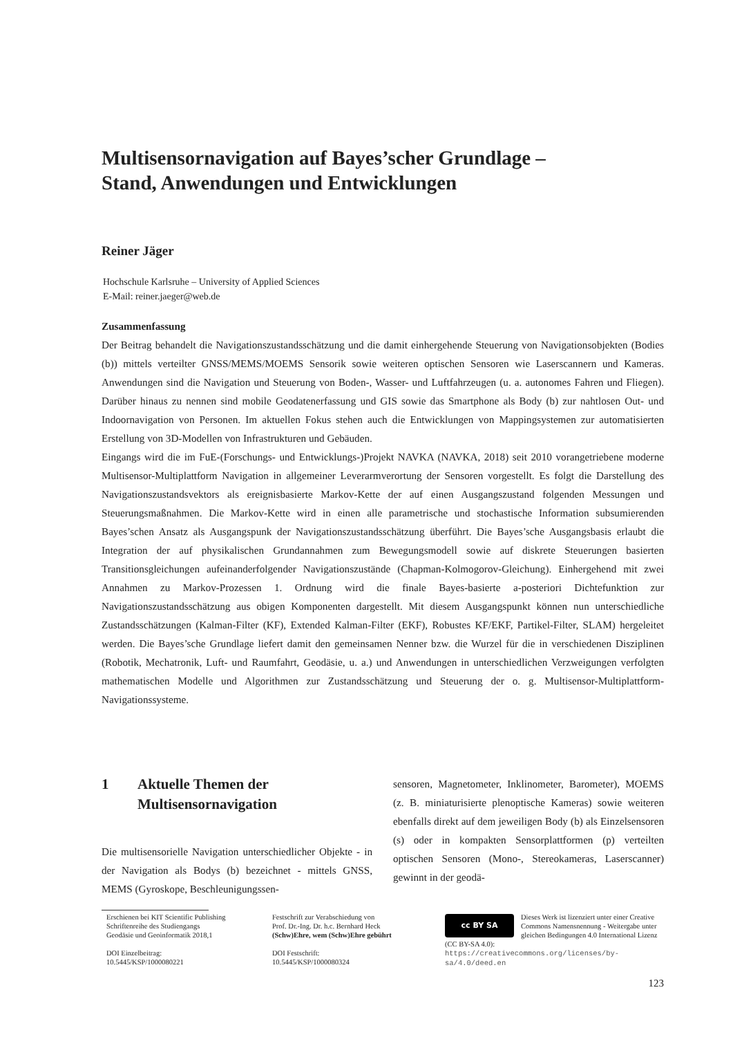Multisensornavigation auf Bayes’scher Grundlage –
Stand, Anwendungen und Entwicklungen
Reiner Jäger
Hochschule Karlsruhe – University of Applied Sciences
E-Mail: reiner.jaeger@web.de
Zusammenfassung
Der Beitrag behandelt die Navigationszustandsschätzung und die damit einhergehende Steuerung von Navigationsobjekten (Bodies (b)) mittels verteilter GNSS/MEMS/MOEMS Sensorik sowie weiteren optischen Sensoren wie Laserscannern und Kameras. Anwendungen sind die Navigation und Steuerung von Boden-, Wasser- und Luftfahrzeugen (u. a. autonomes Fahren und Fliegen). Darüber hinaus zu nennen sind mobile Geodatenerfassung und GIS sowie das Smartphone als Body (b) zur nahtlosen Out- und Indoornavigation von Personen. Im aktuellen Fokus stehen auch die Entwicklungen von Mappingsystemen zur automatisierten Erstellung von 3D-Modellen von Infrastrukturen und Gebäuden.
Eingangs wird die im FuE-(Forschungs- und Entwicklungs-)Projekt NAVKA (NAVKA, 2018) seit 2010 vorangetriebene moderne Multisensor-Multiplattform Navigation in allgemeiner Leverarmverortung der Sensoren vorgestellt. Es folgt die Darstellung des Navigationszustandsvektors als ereignisbasierte Markov-Kette der auf einen Ausgangszustand folgenden Messungen und Steuerungsmaßnahmen. Die Markov-Kette wird in einen alle parametrische und stochastische Information subsumierenden Bayes’schen Ansatz als Ausgangspunk der Navigationszustandsschätzung überführt. Die Bayes’sche Ausgangsbasis erlaubt die Integration der auf physikalischen Grundannahmen zum Bewegungsmodell sowie auf diskrete Steuerungen basierten Transitionsgleichungen aufeinanderfolgender Navigationszustände (Chapman-Kolmogorov-Gleichung). Einhergehend mit zwei Annahmen zu Markov-Prozessen 1. Ordnung wird die finale Bayes-basierte a-posteriori Dichtefunktion zur Navigationszustandsschätzung aus obigen Komponenten dargestellt. Mit diesem Ausgangspunkt können nun unterschiedliche Zustandsschätzungen (Kalman-Filter (KF), Extended Kalman-Filter (EKF), Robustes KF/EKF, Partikel-Filter, SLAM) hergeleitet werden. Die Bayes’sche Grundlage liefert damit den gemeinsamen Nenner bzw. die Wurzel für die in verschiedenen Disziplinen (Robotik, Mechatronik, Luft- und Raumfahrt, Geodäsie, u. a.) und Anwendungen in unterschiedlichen Verzweigungen verfolgten mathematischen Modelle und Algorithmen zur Zustandsschätzung und Steuerung der o. g. Multisensor-Multiplattform-Navigationssysteme.
1 Aktuelle Themen der
Multisensornavigation
Die multisensorielle Navigation unterschiedlicher Objekte - in der Navigation als Bodys (b) bezeichnet - mittels GNSS, MEMS (Gyroskope, Beschleunigungssen-
sensoren, Magnetometer, Inklinometer, Barometer), MOEMS (z. B. miniaturisierte plenoptische Kameras) sowie weiteren ebenfalls direkt auf dem jeweiligen Body (b) als Einzelsensoren (s) oder in kompakten Sensorplattformen (p) verteilten optischen Sensoren (Mono-, Stereokameras, Laserscanner) gewinnt in der geodä-
Erschienen bei KIT Scientific Publishing
Schriftenreihe des Studiengangs
Geodäsie und Geoinformatik 2018,1
DOI Einzelbeitrag:
10.5445/KSP/1000080221
Festschrift zur Verabschiedung von
Prof. Dr.-Ing. Dr. h.c. Bernhard Heck
(Schw)Ehre, wem (Schw)Ehre gebührt
DOI Festschrift:
10.5445/KSP/1000080324
cc BY SA
Dieses Werk ist lizenziert unter einer Creative Commons Namensnennung - Weitergabe unter gleichen Bedingungen 4.0 International Lizenz (CC BY-SA 4.0): https://creativecommons.org/licenses/by-sa/4.0/deed.en
123